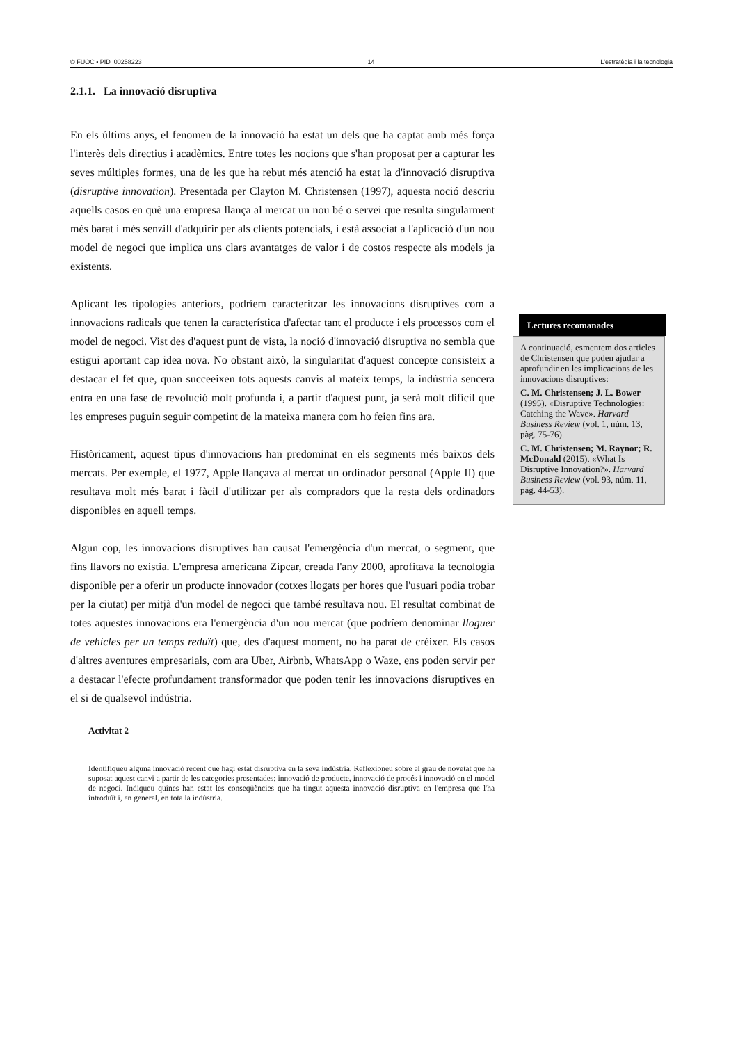© FUOC • PID_00258223 14 L'estratègia i la tecnologia
2.1.1. La innovació disruptiva
En els últims anys, el fenomen de la innovació ha estat un dels que ha captat amb més força l'interès dels directius i acadèmics. Entre totes les nocions que s'han proposat per a capturar les seves múltiples formes, una de les que ha rebut més atenció ha estat la d'innovació disruptiva (disruptive innovation). Presentada per Clayton M. Christensen (1997), aquesta noció descriu aquells casos en què una empresa llança al mercat un nou bé o servei que resulta singularment més barat i més senzill d'adquirir per als clients potencials, i està associat a l'aplicació d'un nou model de negoci que implica uns clars avantatges de valor i de costos respecte als models ja existents.
Aplicant les tipologies anteriors, podríem caracteritzar les innovacions disruptives com a innovacions radicals que tenen la característica d'afectar tant el producte i els processos com el model de negoci. Vist des d'aquest punt de vista, la noció d'innovació disruptiva no sembla que estigui aportant cap idea nova. No obstant això, la singularitat d'aquest concepte consisteix a destacar el fet que, quan succeeixen tots aquests canvis al mateix temps, la indústria sencera entra en una fase de revolució molt profunda i, a partir d'aquest punt, ja serà molt difícil que les empreses puguin seguir competint de la mateixa manera com ho feien fins ara.
Històricament, aquest tipus d'innovacions han predominat en els segments més baixos dels mercats. Per exemple, el 1977, Apple llançava al mercat un ordinador personal (Apple II) que resultava molt més barat i fàcil d'utilitzar per als compradors que la resta dels ordinadors disponibles en aquell temps.
Algun cop, les innovacions disruptives han causat l'emergència d'un mercat, o segment, que fins llavors no existia. L'empresa americana Zipcar, creada l'any 2000, aprofitava la tecnologia disponible per a oferir un producte innovador (cotxes llogats per hores que l'usuari podia trobar per la ciutat) per mitjà d'un model de negoci que també resultava nou. El resultat combinat de totes aquestes innovacions era l'emergència d'un nou mercat (que podríem denominar lloguer de vehicles per un temps reduït) que, des d'aquest moment, no ha parat de créixer. Els casos d'altres aventures empresarials, com ara Uber, Airbnb, WhatsApp o Waze, ens poden servir per a destacar l'efecte profundament transformador que poden tenir les innovacions disruptives en el si de qualsevol indústria.
Activitat 2
Identifiqueu alguna innovació recent que hagi estat disruptiva en la seva indústria. Reflexioneu sobre el grau de novetat que ha suposat aquest canvi a partir de les categories presentades: innovació de producte, innovació de procés i innovació en el model de negoci. Indiqueu quines han estat les conseqüències que ha tingut aquesta innovació disruptiva en l'empresa que l'ha introduït i, en general, en tota la indústria.
Lectures recomanades
A continuació, esmentem dos articles de Christensen que poden ajudar a aprofundir en les implicacions de les innovacions disruptives:
C. M. Christensen; J. L. Bower (1995). «Disruptive Technologies: Catching the Wave». Harvard Business Review (vol. 1, núm. 13, pàg. 75-76).
C. M. Christensen; M. Raynor; R. McDonald (2015). «What Is Disruptive Innovation?». Harvard Business Review (vol. 93, núm. 11, pàg. 44-53).